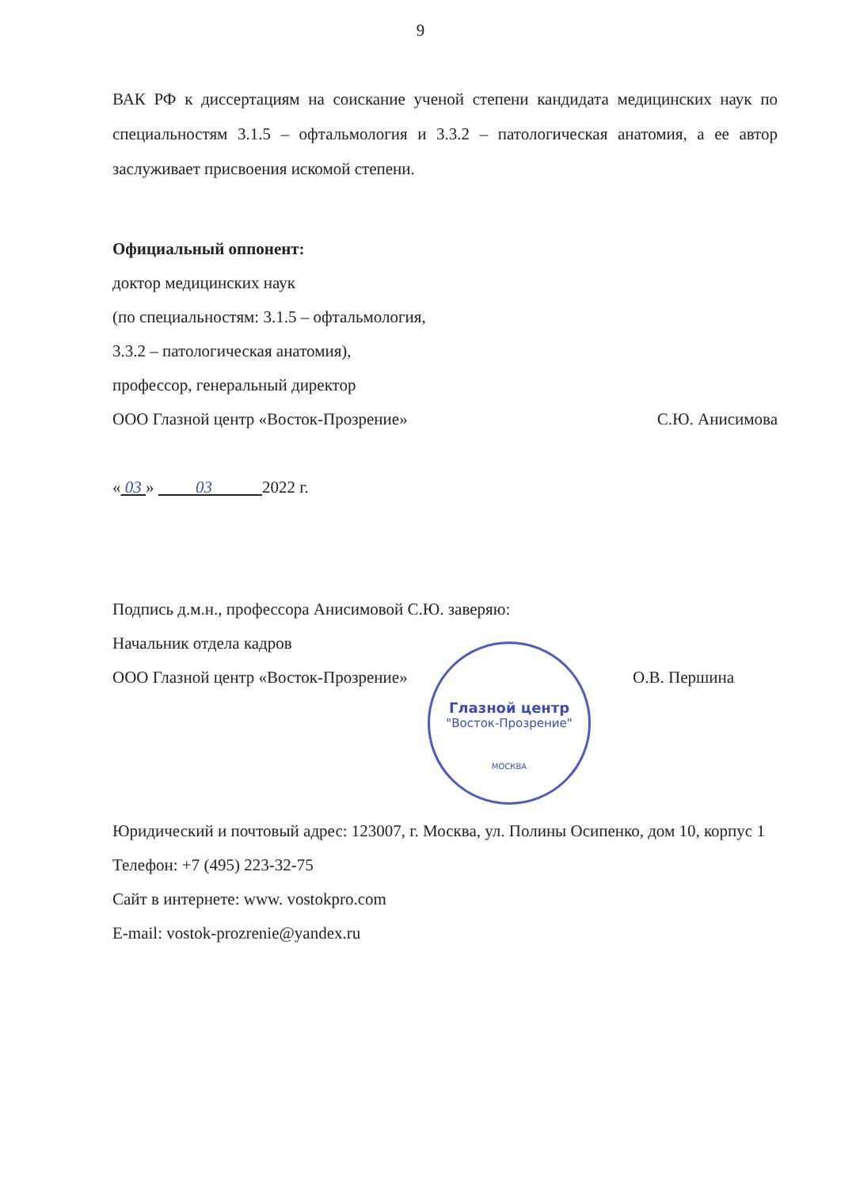9
ВАК РФ к диссертациям на соискание ученой степени кандидата медицинских наук по специальностям 3.1.5 – офтальмология и 3.3.2 – патологическая анатомия, а ее автор заслуживает присвоения искомой степени.
Официальный оппонент:
доктор медицинских наук
(по специальностям: 3.1.5 – офтальмология,
3.3.2 – патологическая анатомия),
профессор, генеральный директор
ООО Глазной центр «Восток-Прозрение» С.Ю. Анисимова
« 03 » 03 2022 г.
Подпись д.м.н., профессора Анисимовой С.Ю. заверяю:
Начальник отдела кадров
ООО Глазной центр «Восток-Прозрение» О.В. Першина
Глазной центр
"Восток-Прозрение"
МОСКВА
Юридический и почтовый адрес: 123007, г. Москва, ул. Полины Осипенко, дом 10, корпус 1
Телефон: +7 (495) 223-32-75
Сайт в интернете: www. vostokpro.com
E-mail: vostok-prozrenie@yandex.ru